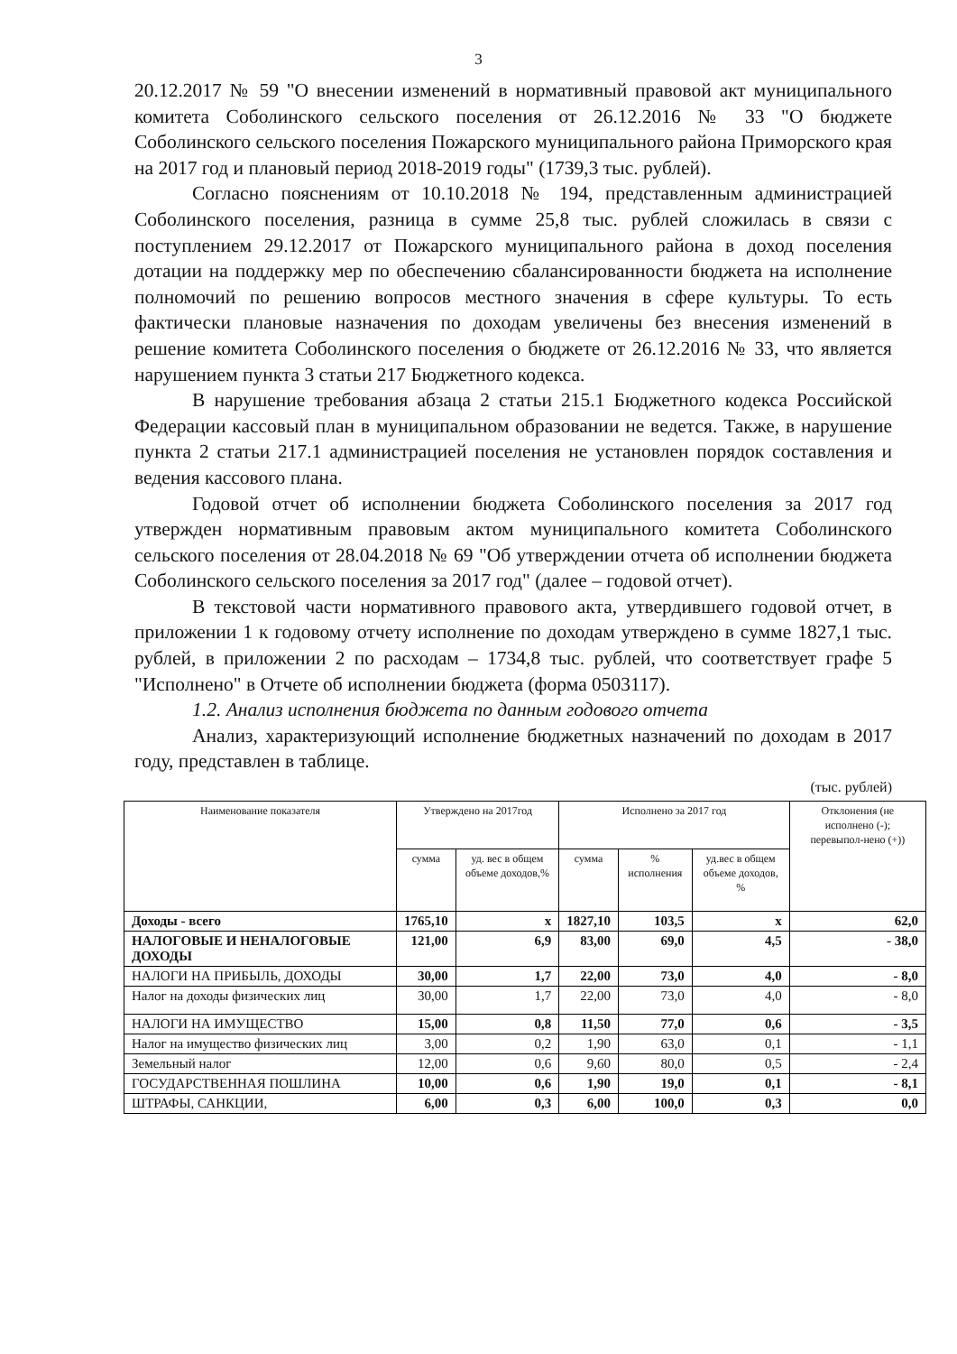3
20.12.2017 № 59 "О внесении изменений в нормативный правовой акт муниципального комитета Соболинского сельского поселения от 26.12.2016 № 33 "О бюджете Соболинского сельского поселения Пожарского муниципального района Приморского края на 2017 год и плановый период 2018-2019 годы" (1739,3 тыс. рублей).
Согласно пояснениям от 10.10.2018 № 194, представленным администрацией Соболинского поселения, разница в сумме 25,8 тыс. рублей сложилась в связи с поступлением 29.12.2017 от Пожарского муниципального района в доход поселения дотации на поддержку мер по обеспечению сбалансированности бюджета на исполнение полномочий по решению вопросов местного значения в сфере культуры. То есть фактически плановые назначения по доходам увеличены без внесения изменений в решение комитета Соболинского поселения о бюджете от 26.12.2016 № 33, что является нарушением пункта 3 статьи 217 Бюджетного кодекса.
В нарушение требования абзаца 2 статьи 215.1 Бюджетного кодекса Российской Федерации кассовый план в муниципальном образовании не ведется. Также, в нарушение пункта 2 статьи 217.1 администрацией поселения не установлен порядок составления и ведения кассового плана.
Годовой отчет об исполнении бюджета Соболинского поселения за 2017 год утвержден нормативным правовым актом муниципального комитета Соболинского сельского поселения от 28.04.2018 № 69 "Об утверждении отчета об исполнении бюджета Соболинского сельского поселения за 2017 год" (далее – годовой отчет).
В текстовой части нормативного правового акта, утвердившего годовой отчет, в приложении 1 к годовому отчету исполнение по доходам утверждено в сумме 1827,1 тыс. рублей, в приложении 2 по расходам – 1734,8 тыс. рублей, что соответствует графе 5 "Исполнено" в Отчете об исполнении бюджета (форма 0503117).
1.2. Анализ исполнения бюджета по данным годового отчета
Анализ, характеризующий исполнение бюджетных назначений по доходам в 2017 году, представлен в таблице.
(тыс. рублей)
| Наименование показателя | Утверждено на 2017год | | Исполнено за 2017 год | | | Отклонения (не исполнено (-); перевыпол-нено (+)) |
| --- | --- | --- | --- | --- | --- | --- |
| | сумма | уд. вес в общем объеме доходов,% | сумма | % исполнения | уд.вес в общем объеме доходов, % | |
| Доходы - всего | 1765,10 | х | 1827,10 | 103,5 | х | 62,0 |
| НАЛОГОВЫЕ И НЕНАЛОГОВЫЕ ДОХОДЫ | 121,00 | 6,9 | 83,00 | 69,0 | 4,5 | - 38,0 |
| НАЛОГИ НА ПРИБЫЛЬ, ДОХОДЫ | 30,00 | 1,7 | 22,00 | 73,0 | 4,0 | - 8,0 |
| Налог на доходы физических лиц | 30,00 | 1,7 | 22,00 | 73,0 | 4,0 | - 8,0 |
| НАЛОГИ НА ИМУЩЕСТВО | 15,00 | 0,8 | 11,50 | 77,0 | 0,6 | - 3,5 |
| Налог на имущество физических лиц | 3,00 | 0,2 | 1,90 | 63,0 | 0,1 | - 1,1 |
| Земельный налог | 12,00 | 0,6 | 9,60 | 80,0 | 0,5 | - 2,4 |
| ГОСУДАРСТВЕННАЯ ПОШЛИНА | 10,00 | 0,6 | 1,90 | 19,0 | 0,1 | - 8,1 |
| ШТРАФЫ, САНКЦИИ, | 6,00 | 0,3 | 6,00 | 100,0 | 0,3 | 0,0 |